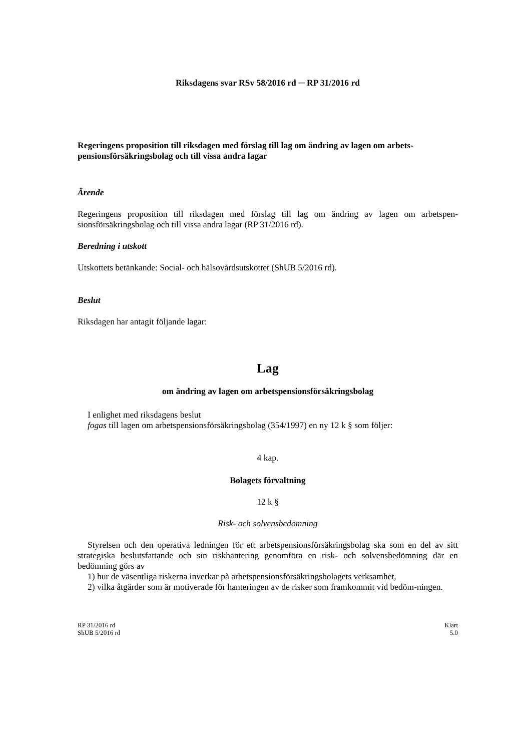Riksdagens svar RSv 58/2016 rd ─ RP 31/2016 rd
Regeringens proposition till riksdagen med förslag till lag om ändring av lagen om arbets-pensionsförsäkringsbolag och till vissa andra lagar
Ärende
Regeringens proposition till riksdagen med förslag till lag om ändring av lagen om arbetspen-sionsförsäkringsbolag och till vissa andra lagar (RP 31/2016 rd).
Beredning i utskott
Utskottets betänkande: Social- och hälsovårdsutskottet (ShUB 5/2016 rd).
Beslut
Riksdagen har antagit följande lagar:
Lag
om ändring av lagen om arbetspensionsförsäkringsbolag
I enlighet med riksdagens beslut
fogas till lagen om arbetspensionsförsäkringsbolag (354/1997) en ny 12 k § som följer:
4 kap.
Bolagets förvaltning
12 k §
Risk- och solvensbedömning
Styrelsen och den operativa ledningen för ett arbetspensionsförsäkringsbolag ska som en del av sitt strategiska beslutsfattande och sin riskhantering genomföra en risk- och solvensbedömning där en bedömning görs av
1) hur de väsentliga riskerna inverkar på arbetspensionsförsäkringsbolagets verksamhet,
2) vilka åtgärder som är motiverade för hanteringen av de risker som framkommit vid bedöm-ningen.
RP 31/2016 rd
ShUB 5/2016 rd
Klart
5.0